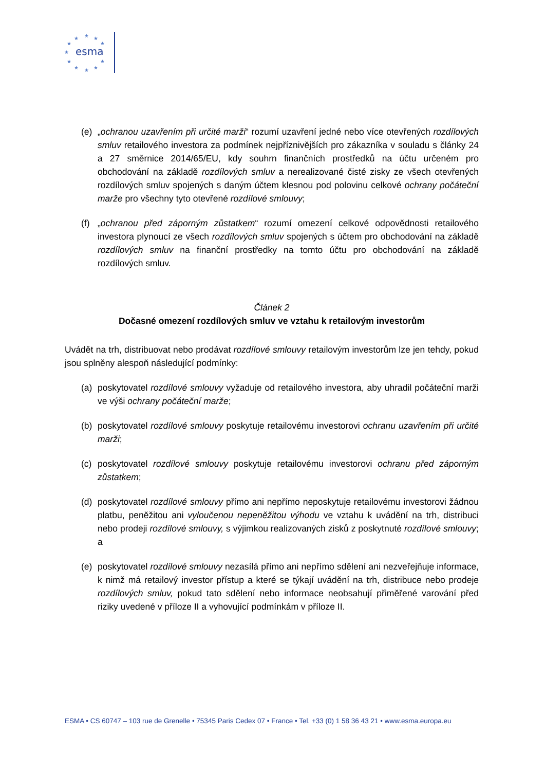esma
★
★
★
★
★
★
★
★
★
★
★
(e) „ochranou uzavřením při určité marži“ rozumí uzavření jedné nebo více otevřených rozdílových smluv retailového investora za podmínek nejpříznivějších pro zákazníka v souladu s články 24 a 27 směrnice 2014/65/EU, kdy souhrn finančních prostředků na účtu určeném pro obchodování na základě rozdílových smluv a nerealizované čisté zisky ze všech otevřených rozdílových smluv spojených s daným účtem klesnou pod polovinu celkové ochrany počáteční marže pro všechny tyto otevřené rozdílové smlouvy;
(f) „ochranou před záporným zůstatkem“ rozumí omezení celkové odpovědnosti retailového investora plynoucí ze všech rozdílových smluv spojených s účtem pro obchodování na základě rozdílových smluv na finanční prostředky na tomto účtu pro obchodování na základě rozdílových smluv.
Článek 2
Dočasné omezení rozdílových smluv ve vztahu k retailovým investorům
Uvádět na trh, distribuovat nebo prodávat rozdílové smlouvy retailovým investorům lze jen tehdy, pokud jsou splněny alespoň následující podmínky:
(a) poskytovatel rozdílové smlouvy vyžaduje od retailového investora, aby uhradil počáteční marži ve výši ochrany počáteční marže;
(b) poskytovatel rozdílové smlouvy poskytuje retailovému investorovi ochranu uzavřením při určité marži;
(c) poskytovatel rozdílové smlouvy poskytuje retailovému investorovi ochranu před záporným zůstatkem;
(d) poskytovatel rozdílové smlouvy přímo ani nepřímo neposkytuje retailovému investorovi žádnou platbu, peněžitou ani vyloučenou nepeněžitou výhodu ve vztahu k uvádění na trh, distribuci nebo prodeji rozdílové smlouvy, s výjimkou realizovaných zisků z poskytnuté rozdílové smlouvy; a
(e) poskytovatel rozdílové smlouvy nezasílá přímo ani nepřímo sdělení ani nezveřejňuje informace, k nimž má retailový investor přístup a které se týkají uvádění na trh, distribuce nebo prodeje rozdílových smluv, pokud tato sdělení nebo informace neobsahují přiměřené varování před riziky uvedené v příloze II a vyhovující podmínkám v příloze II.
ESMA • CS 60747 – 103 rue de Grenelle • 75345 Paris Cedex 07 • France • Tel. +33 (0) 1 58 36 43 21 • www.esma.europa.eu